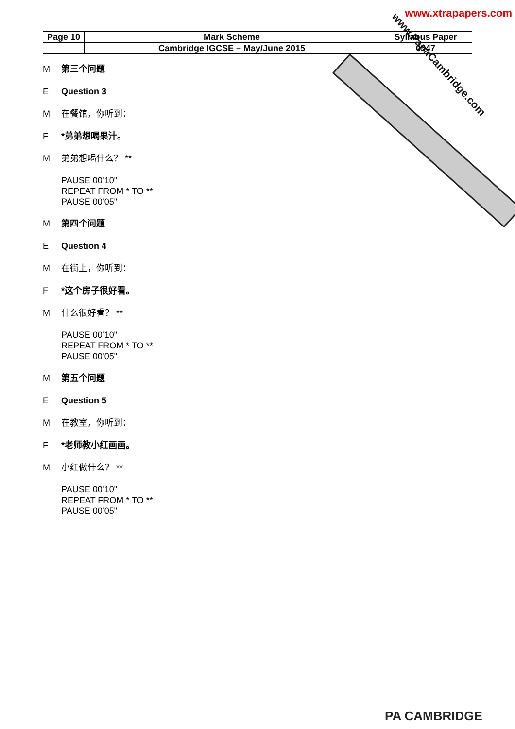www.xtrapapers.com
| Page 10 | Mark Scheme | Syllabus Paper |
| | Cambridge IGCSE – May/June 2015 | 0547 |
www.PapaCambridge.com
M第三个问题
E Question 3
M在餐馆，你听到：
F *弟弟想喝果汁。
M弟弟想喝什么？ **
PAUSE 00’10"
REPEAT FROM * TO **
PAUSE 00’05"
M第四个问题
E Question 4
M在街上，你听到：
F *这个房子很好看。
M什么很好看？ **
PAUSE 00’10"
REPEAT FROM * TO **
PAUSE 00’05"
M第五个问题
E Question 5
M在教室，你听到：
F *老师教小红画画。
M小红做什么？ **
PAUSE 00’10"
REPEAT FROM * TO **
PAUSE 00’05"
PA CAMBRIDGE